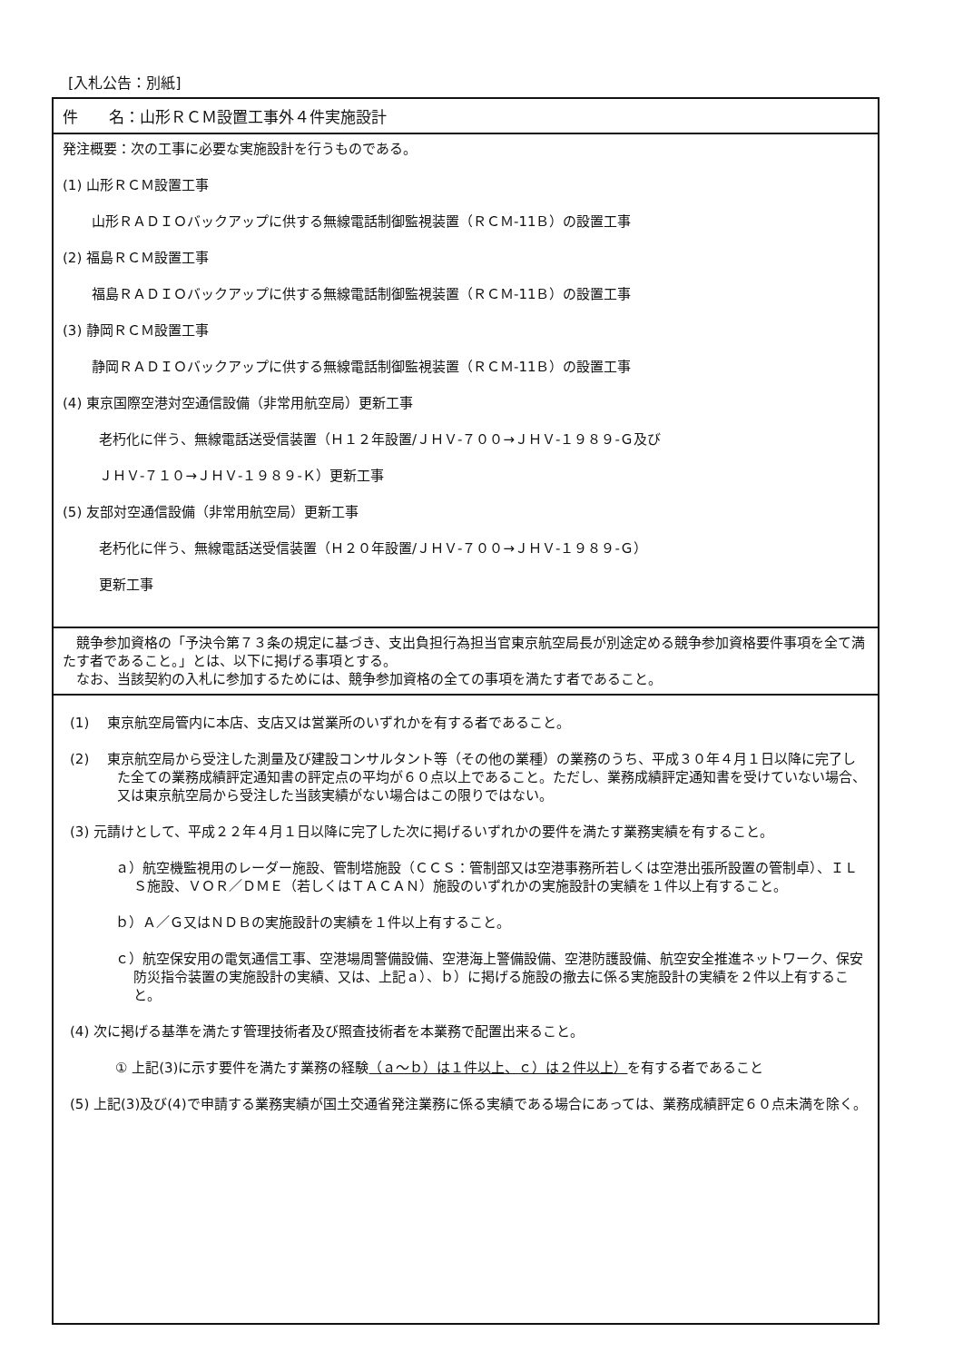[入札公告：別紙]
件　　名：山形ＲＣＭ設置工事外４件実施設計
発注概要：次の工事に必要な実施設計を行うものである。
(1) 山形ＲＣＭ設置工事
山形ＲＡＤＩＯバックアップに供する無線電話制御監視装置（ＲＣＭ-11Ｂ）の設置工事
(2) 福島ＲＣＭ設置工事
福島ＲＡＤＩＯバックアップに供する無線電話制御監視装置（ＲＣＭ-11Ｂ）の設置工事
(3) 静岡ＲＣＭ設置工事
静岡ＲＡＤＩＯバックアップに供する無線電話制御監視装置（ＲＣＭ-11Ｂ）の設置工事
(4) 東京国際空港対空通信設備（非常用航空局）更新工事
老朽化に伴う、無線電話送受信装置（Ｈ１２年設置/ＪＨＶ-７００→ＪＨＶ-１９８９-Ｇ及び
ＪＨＶ-７１０→ＪＨＶ-１９８９-Ｋ）更新工事
(5) 友部対空通信設備（非常用航空局）更新工事
老朽化に伴う、無線電話送受信装置（Ｈ２０年設置/ＪＨＶ-７００→ＪＨＶ-１９８９-Ｇ）
更新工事
　競争参加資格の「予決令第７３条の規定に基づき、支出負担行為担当官東京航空局長が別途定める競争参加資格要件事項を全て満たす者であること。」とは、以下に掲げる事項とする。
　なお、当該契約の入札に参加するためには、競争参加資格の全ての事項を満たす者であること。
(1)　 東京航空局管内に本店、支店又は営業所のいずれかを有する者であること。
(2)　 東京航空局から受注した測量及び建設コンサルタント等（その他の業種）の業務のうち、平成３０年４月１日以降に完了した全ての業務成績評定通知書の評定点の平均が６０点以上であること。ただし、業務成績評定通知書を受けていない場合、又は東京航空局から受注した当該実績がない場合はこの限りではない。
(3) 元請けとして、平成２２年４月１日以降に完了した次に掲げるいずれかの要件を満たす業務実績を有すること。
ａ）航空機監視用のレーダー施設、管制塔施設（ＣＣＳ：管制部又は空港事務所若しくは空港出張所設置の管制卓）、ＩＬＳ施設、ＶＯＲ／ＤＭＥ（若しくはＴＡＣＡＮ）施設のいずれかの実施設計の実績を１件以上有すること。
ｂ）Ａ／Ｇ又はＮＤＢの実施設計の実績を１件以上有すること。
ｃ）航空保安用の電気通信工事、空港場周警備設備、空港海上警備設備、空港防護設備、航空安全推進ネットワーク、保安防災指令装置の実施設計の実績、又は、上記ａ）、ｂ）に掲げる施設の撤去に係る実施設計の実績を２件以上有すること。
(4) 次に掲げる基準を満たす管理技術者及び照査技術者を本業務で配置出来ること。
① 上記(3)に示す要件を満たす業務の経験（ａ～ｂ）は１件以上、ｃ）は２件以上）を有する者であること
(5) 上記(3)及び(4)で申請する業務実績が国土交通省発注業務に係る実績である場合にあっては、業務成績評定６０点未満を除く。